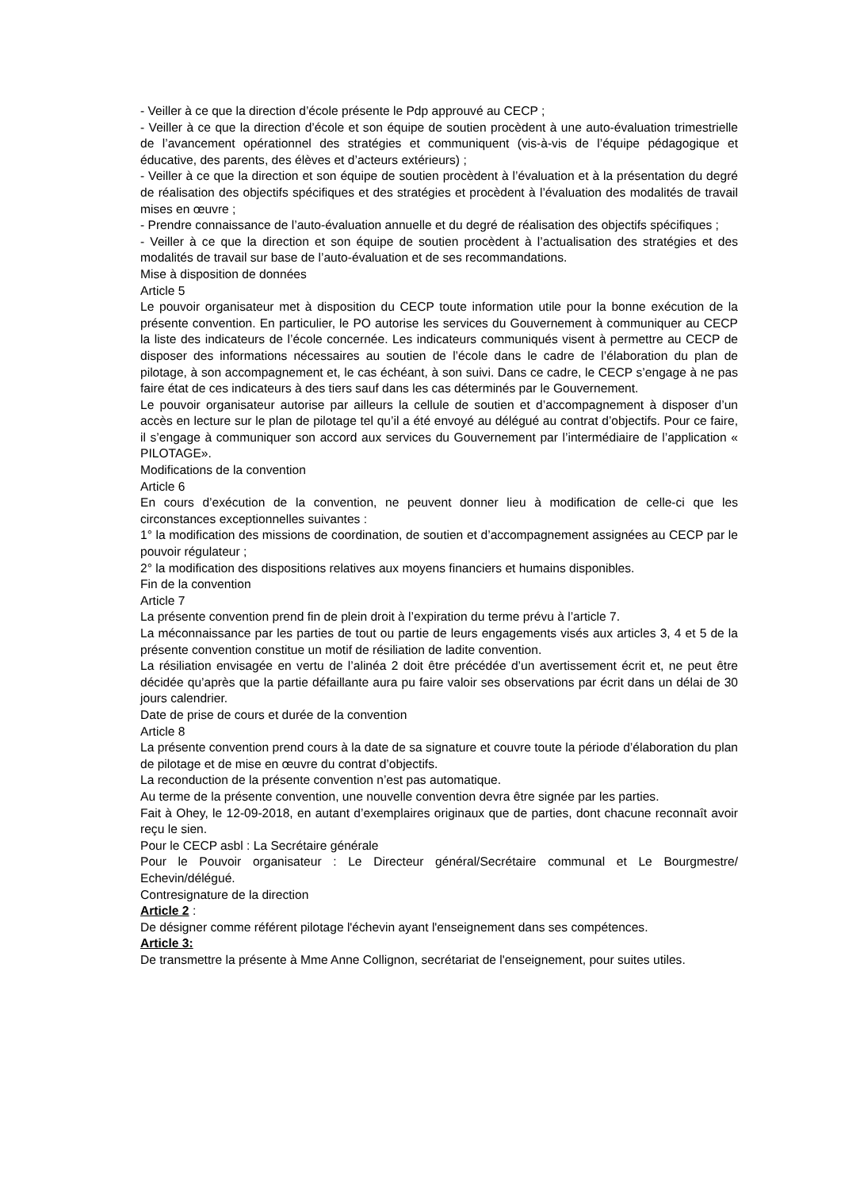- Veiller à ce que la direction d’école présente le Pdp approuvé au CECP ;
- Veiller à ce que la direction d’école et son équipe de soutien procèdent à une auto-évaluation trimestrielle de l’avancement opérationnel des stratégies et communiquent (vis-à-vis de l’équipe pédagogique et éducative, des parents, des élèves et d’acteurs extérieurs) ;
- Veiller à ce que la direction et son équipe de soutien procèdent à l’évaluation et à la présentation du degré de réalisation des objectifs spécifiques et des stratégies et procèdent à l’évaluation des modalités de travail mises en œuvre ;
- Prendre connaissance de l’auto-évaluation annuelle et du degré de réalisation des objectifs spécifiques ;
- Veiller à ce que la direction et son équipe de soutien procèdent à l’actualisation des stratégies et des modalités de travail sur base de l’auto-évaluation et de ses recommandations.
Mise à disposition de données
Article 5
Le pouvoir organisateur met à disposition du CECP toute information utile pour la bonne exécution de la présente convention. En particulier, le PO autorise les services du Gouvernement à communiquer au CECP la liste des indicateurs de l’école concernée. Les indicateurs communiqués visent à permettre au CECP de disposer des informations nécessaires au soutien de l’école dans le cadre de l’élaboration du plan de pilotage, à son accompagnement et, le cas échéant, à son suivi. Dans ce cadre, le CECP s’engage à ne pas faire état de ces indicateurs à des tiers sauf dans les cas déterminés par le Gouvernement.
Le pouvoir organisateur autorise par ailleurs la cellule de soutien et d’accompagnement à disposer d’un accès en lecture sur le plan de pilotage tel qu’il a été envoyé au délégué au contrat d’objectifs. Pour ce faire, il s’engage à communiquer son accord aux services du Gouvernement par l’intermédiaire de l’application « PILOTAGE».
Modifications de la convention
Article 6
En cours d’exécution de la convention, ne peuvent donner lieu à modification de celle-ci que les circonstances exceptionnelles suivantes :
1° la modification des missions de coordination, de soutien et d’accompagnement assignées au CECP par le pouvoir régulateur ;
2° la modification des dispositions relatives aux moyens financiers et humains disponibles.
Fin de la convention
Article 7
La présente convention prend fin de plein droit à l’expiration du terme prévu à l’article 7.
La méconnaissance par les parties de tout ou partie de leurs engagements visés aux articles 3, 4 et 5 de la présente convention constitue un motif de résiliation de ladite convention.
La résiliation envisagée en vertu de l’alinéa 2 doit être précédée d’un avertissement écrit et, ne peut être décidée qu’après que la partie défaillante aura pu faire valoir ses observations par écrit dans un délai de 30 jours calendrier.
Date de prise de cours et durée de la convention
Article 8
La présente convention prend cours à la date de sa signature et couvre toute la période d’élaboration du plan de pilotage et de mise en œuvre du contrat d’objectifs.
La reconduction de la présente convention n’est pas automatique.
Au terme de la présente convention, une nouvelle convention devra être signée par les parties.
Fait à Ohey, le 12-09-2018, en autant d’exemplaires originaux que de parties, dont chacune reconnaît avoir reçu le sien.
Pour le CECP asbl : La Secrétaire générale
Pour le Pouvoir organisateur : Le Directeur général/Secrétaire communal et Le Bourgmestre/ Echevin/délégué.
Contresignature de la direction
Article 2 :
De désigner comme référent pilotage l'échevin ayant l'enseignement dans ses compétences.
Article 3:
De transmettre la présente à Mme Anne Collignon, secrétariat de l'enseignement, pour suites utiles.